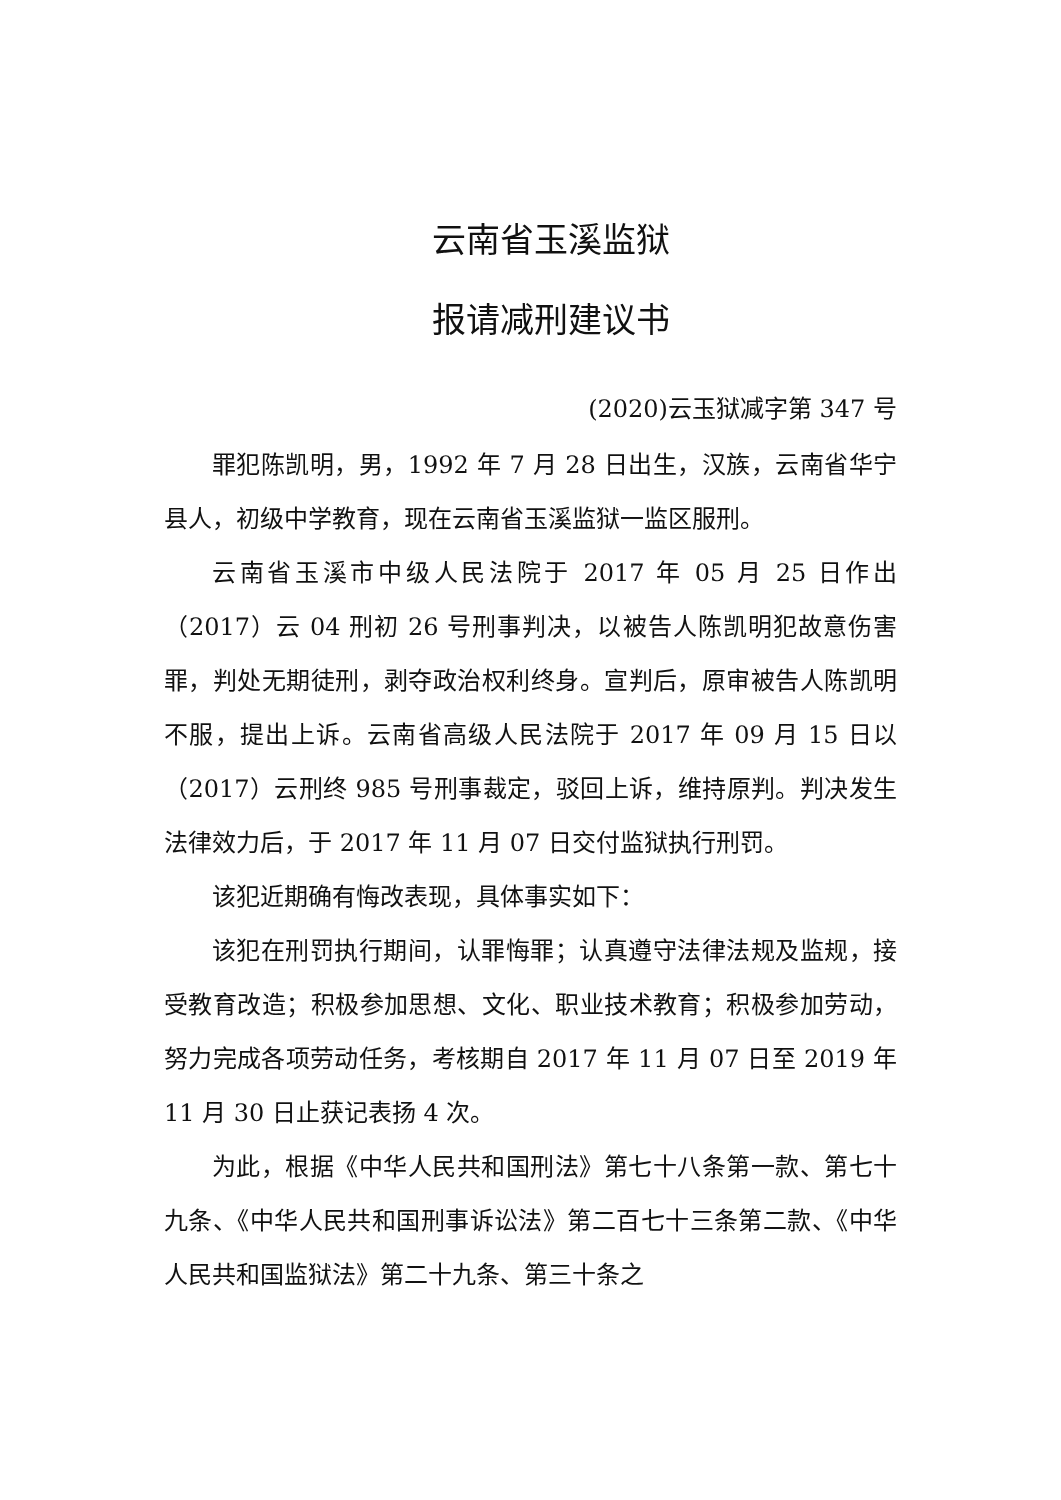云南省玉溪监狱
报请减刑建议书
(2020)云玉狱减字第 347 号
罪犯陈凯明，男，1992 年 7 月 28 日出生，汉族，云南省华宁县人，初级中学教育，现在云南省玉溪监狱一监区服刑。
云南省玉溪市中级人民法院于 2017 年 05 月 25 日作出（2017）云 04 刑初 26 号刑事判决，以被告人陈凯明犯故意伤害罪，判处无期徒刑，剥夺政治权利终身。宣判后，原审被告人陈凯明不服，提出上诉。云南省高级人民法院于 2017 年 09 月 15 日以（2017）云刑终 985 号刑事裁定，驳回上诉，维持原判。判决发生法律效力后，于 2017 年 11 月 07 日交付监狱执行刑罚。
该犯近期确有悔改表现，具体事实如下：
该犯在刑罚执行期间，认罪悔罪；认真遵守法律法规及监规，接受教育改造；积极参加思想、文化、职业技术教育；积极参加劳动，努力完成各项劳动任务，考核期自 2017 年 11 月 07 日至 2019 年 11 月 30 日止获记表扬 4 次。
为此，根据《中华人民共和国刑法》第七十八条第一款、第七十九条、《中华人民共和国刑事诉讼法》第二百七十三条第二款、《中华人民共和国监狱法》第二十九条、第三十条之